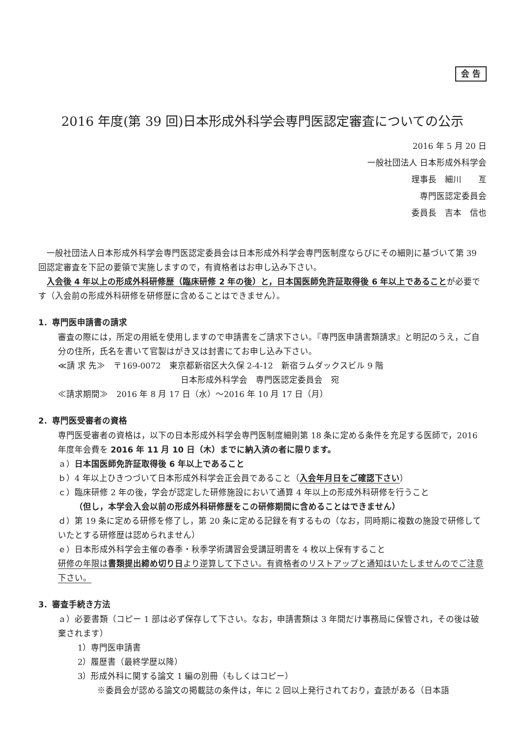会 告
2016 年度(第 39 回)日本形成外科学会専門医認定審査についての公示
2016 年 5 月 20 日
一般社団法人 日本形成外科学会
理事長　細川　　亙
専門医認定委員会
委員長　吉本　信也
一般社団法人日本形成外科学会専門医認定委員会は日本形成外科学会専門医制度ならびにその細則に基づいて第 39 回認定審査を下記の要領で実施しますので，有資格者はお申し込み下さい。
入会後 4 年以上の形成外科研修歴（臨床研修 2 年の後）と，日本国医師免許証取得後 6 年以上であることが必要です（入会前の形成外科研修を研修歴に含めることはできません）。
1．専門医申請書の請求
審査の際には，所定の用紙を使用しますので申請書をご請求下さい。『専門医申請書類請求』と明記のうえ，ご自分の住所，氏名を書いて官製はがき又は封書にてお申し込み下さい。
≪請 求 先≫　〒169-0072　東京都新宿区大久保 2-4-12　新宿ラムダックスビル 9 階
日本形成外科学会　専門医認定委員会　宛
≪請求期間≫　2016 年 8 月 17 日（水）～2016 年 10 月 17 日（月）
2．専門医受審者の資格
専門医受審者の資格は，以下の日本形成外科学会専門医制度細則第 18 条に定める条件を充足する医師で，2016 年度年会費を 2016 年 11 月 10 日（木）までに納入済の者に限ります。
ａ）日本国医師免許証取得後 6 年以上であること
ｂ）4 年以上ひきつづいて日本形成外科学会正会員であること（入会年月日をご確認下さい）
ｃ）臨床研修 2 年の後，学会が認定した研修施設において通算 4 年以上の形成外科研修を行うこと
　　（但し，本学会入会以前の形成外科研修歴をこの研修期間に含めることはできません）
ｄ）第 19 条に定める研修を修了し，第 20 条に定める記録を有するもの（なお，同時期に複数の施設で研修していたとする研修歴は認められません）
ｅ）日本形成外科学会主催の春季・秋季学術講習会受講証明書を 4 枚以上保有すること
研修の年限は書類提出締め切り日より逆算して下さい。有資格者のリストアップと通知はいたしませんのでご注意下さい。
3．審査手続き方法
ａ）必要書類（コピー 1 部は必ず保存して下さい。なお，申請書類は 3 年間だけ事務局に保管され，その後は破棄されます）
1）専門医申請書
2）履歴書（最終学歴以降）
3）形成外科に関する論文 1 編の別冊（もしくはコピー）
※委員会が認める論文の掲載誌の条件は，年に 2 回以上発行されており，査読がある（日本語